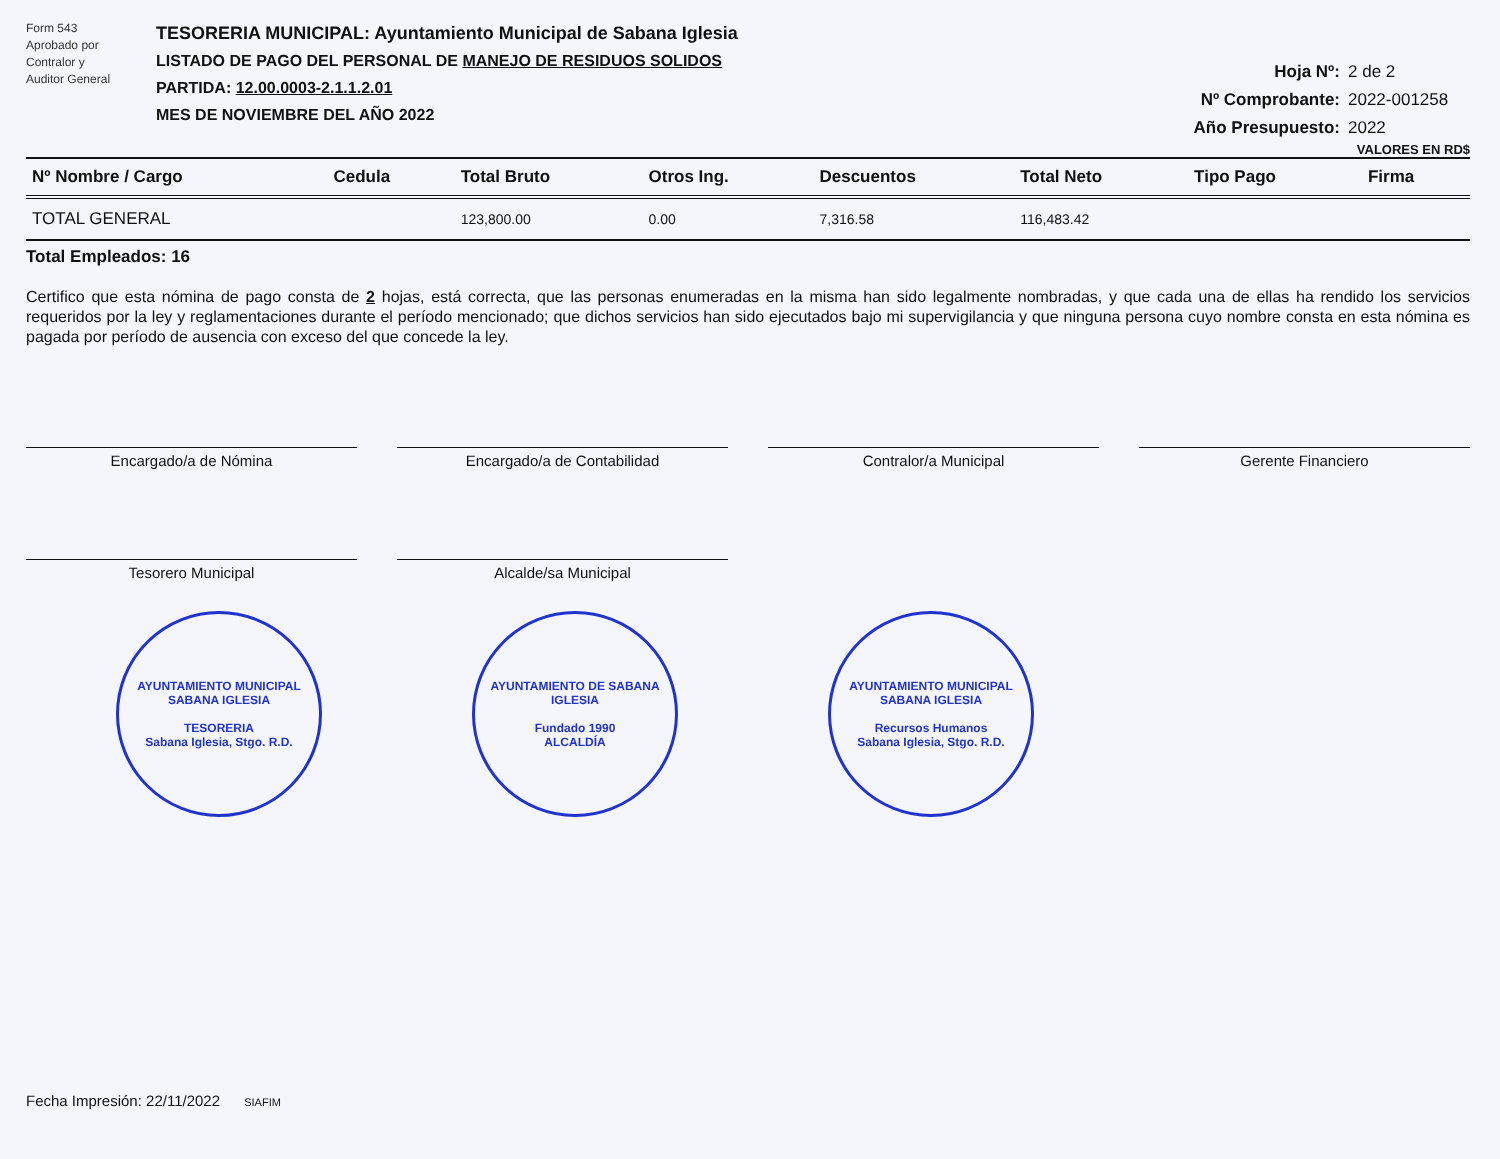Form 543
Aprobado por
Contralor y
Auditor General
TESORERIA MUNICIPAL: Ayuntamiento Municipal de Sabana Iglesia
LISTADO DE PAGO DEL PERSONAL DE MANEJO DE RESIDUOS SOLIDOS
PARTIDA: 12.00.0003-2.1.1.2.01
MES DE NOVIEMBRE DEL AÑO 2022
Hoja Nº: 2 de 2
Nº Comprobante: 2022-001258
Año Presupuesto: 2022
VALORES EN RD$
| Nº Nombre / Cargo | Cedula | Total Bruto | Otros Ing. | Descuentos | Total Neto | Tipo Pago | Firma |
| --- | --- | --- | --- | --- | --- | --- | --- |
| TOTAL GENERAL | | 123,800.00 | 0.00 | 7,316.58 | 116,483.42 | | |
Total Empleados: 16
Certifico que esta nómina de pago consta de 2 hojas, está correcta, que las personas enumeradas en la misma han sido legalmente nombradas, y que cada una de ellas ha rendido los servicios requeridos por la ley y reglamentaciones durante el período mencionado; que dichos servicios han sido ejecutados bajo mi supervigilancia y que ninguna persona cuyo nombre consta en esta nómina es pagada por período de ausencia con exceso del que concede la ley.
Encargado/a de Nómina
Encargado/a de Contabilidad
Contralor/a Municipal
Gerente Financiero
Tesorero Municipal
Alcalde/sa Municipal
AYUNTAMIENTO MUNICIPAL SABANA IGLESIA
TESORERIA
Sabana Iglesia, Stgo. R.D.
AYUNTAMIENTO DE SABANA IGLESIA
Fundado 1990
ALCALDÍA
AYUNTAMIENTO MUNICIPAL SABANA IGLESIA
Recursos Humanos
Sabana Iglesia, Stgo. R.D.
Fecha Impresión: 22/11/2022 SIAFIM